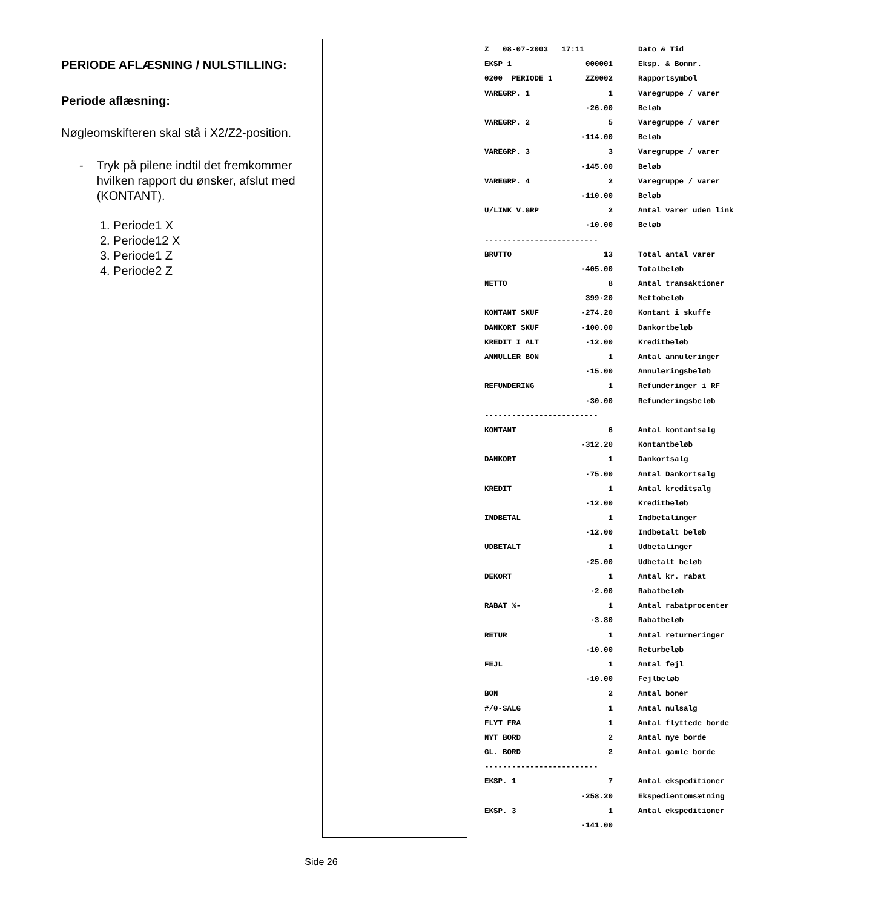PERIODE AFLÆSNING / NULSTILLING:
Periode aflæsning:
Nøgleomskifteren skal stå i X2/Z2-position.
- Tryk på pilene indtil det fremkommer hvilken rapport du ønsker, afslut med (KONTANT).
1. Periode1 X
2. Periode12 X
3. Periode1 Z
4. Periode2 Z
| Z 08-07-2003 17:11 | | Dato & Tid |
| EKSP 1 000001 | | Eksp. & Bonnr. |
| 0200 PERIODE 1 ZZ0002 | | Rapportsymbol |
| VAREGRP. 1 1 | | Varegruppe / varer |
| ·26.00 | | Beløb |
| VAREGRP. 2 5 | | Varegruppe / varer |
| ·114.00 | | Beløb |
| VAREGRP. 3 3 | | Varegruppe / varer |
| ·145.00 | | Beløb |
| VAREGRP. 4 2 | | Varegruppe / varer |
| ·110.00 | | Beløb |
| U/LINK V.GRP 2 | | Antal varer uden link |
| ·10.00 | | Beløb |
| ------------------------- | | |
| BRUTTO 13 | | Total antal varer |
| ·405.00 | | Totalbeløb |
| NETTO 8 | | Antal transaktioner |
| 399·20 | | Nettobeløb |
| KONTANT SKUF ·274.20 | | Kontant i skuffe |
| DANKORT SKUF ·100.00 | | Dankortbeløb |
| KREDIT I ALT ·12.00 | | Kreditbeløb |
| ANNULLER BON 1 | | Antal annuleringer |
| ·15.00 | | Annuleringsbeløb |
| REFUNDERING 1 | | Refunderinger i RF |
| ·30.00 | | Refunderingsbeløb |
| ------------------------- | | |
| KONTANT 6 | | Antal kontantsalg |
| ·312.20 | | Kontantbeløb |
| DANKORT 1 | | Dankortsalg |
| ·75.00 | | Antal Dankortsalg |
| KREDIT 1 | | Antal kreditsalg |
| ·12.00 | | Kreditbeløb |
| INDBETAL 1 | | Indbetalinger |
| ·12.00 | | Indbetalt beløb |
| UDBETALT 1 | | Udbetalinger |
| ·25.00 | | Udbetalt beløb |
| DEKORT 1 | | Antal kr. rabat |
| ·2.00 | | Rabatbeløb |
| RABAT %- 1 | | Antal rabatprocenter |
| ·3.80 | | Rabatbeløb |
| RETUR 1 | | Antal returneringer |
| ·10.00 | | Returbeløb |
| FEJL 1 | | Antal fejl |
| ·10.00 | | Fejlbeløb |
| BON 2 | | Antal boner |
| #/0-SALG 1 | | Antal nulsalg |
| FLYT FRA 1 | | Antal flyttede borde |
| NYT BORD 2 | | Antal nye borde |
| GL. BORD 2 | | Antal gamle borde |
| ------------------------- | | |
| EKSP. 1 7 | | Antal ekspeditioner |
| ·258.20 | | Ekspedientomsætning |
| EKSP. 3 1 | | Antal ekspeditioner |
| ·141.00 | | |
Side 26